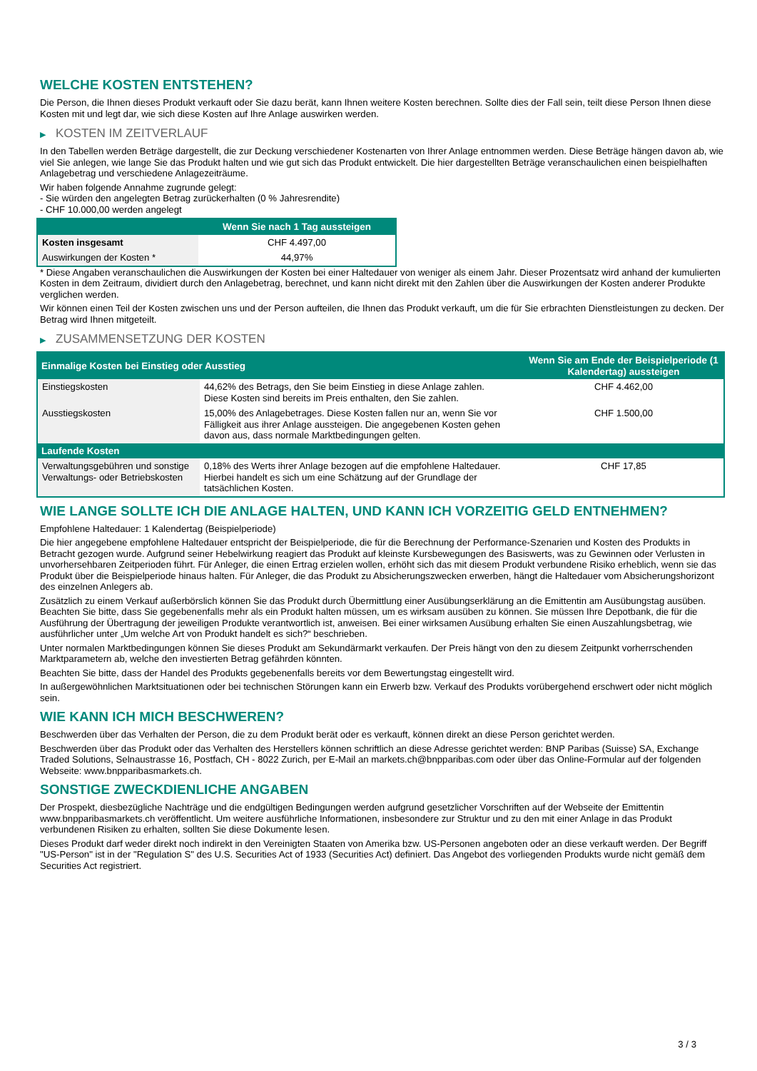WELCHE KOSTEN ENTSTEHEN?
Die Person, die Ihnen dieses Produkt verkauft oder Sie dazu berät, kann Ihnen weitere Kosten berechnen. Sollte dies der Fall sein, teilt diese Person Ihnen diese Kosten mit und legt dar, wie sich diese Kosten auf Ihre Anlage auswirken werden.
▶ KOSTEN IM ZEITVERLAUF
In den Tabellen werden Beträge dargestellt, die zur Deckung verschiedener Kostenarten von Ihrer Anlage entnommen werden. Diese Beträge hängen davon ab, wie viel Sie anlegen, wie lange Sie das Produkt halten und wie gut sich das Produkt entwickelt. Die hier dargestellten Beträge veranschaulichen einen beispielhaften Anlagebetrag und verschiedene Anlagezeiträume.
Wir haben folgende Annahme zugrunde gelegt:
- Sie würden den angelegten Betrag zurückerhalten (0 % Jahresrendite)
- CHF 10.000,00 werden angelegt
| | Wenn Sie nach 1 Tag aussteigen |
| --- | --- |
| Kosten insgesamt | CHF 4.497,00 |
| Auswirkungen der Kosten * | 44,97% |
* Diese Angaben veranschaulichen die Auswirkungen der Kosten bei einer Haltedauer von weniger als einem Jahr. Dieser Prozentsatz wird anhand der kumulierten Kosten in dem Zeitraum, dividiert durch den Anlagebetrag, berechnet, und kann nicht direkt mit den Zahlen über die Auswirkungen der Kosten anderer Produkte verglichen werden.
Wir können einen Teil der Kosten zwischen uns und der Person aufteilen, die Ihnen das Produkt verkauft, um die für Sie erbrachten Dienstleistungen zu decken. Der Betrag wird Ihnen mitgeteilt.
▶ ZUSAMMENSETZUNG DER KOSTEN
| Einmalige Kosten bei Einstieg oder Ausstieg | | Wenn Sie am Ende der Beispielperiode (1 Kalendertag) aussteigen |
| --- | --- | --- |
| Einstiegskosten | 44,62% des Betrags, den Sie beim Einstieg in diese Anlage zahlen. Diese Kosten sind bereits im Preis enthalten, den Sie zahlen. | CHF 4.462,00 |
| Ausstiegskosten | 15,00% des Anlagebetrages. Diese Kosten fallen nur an, wenn Sie vor Fälligkeit aus ihrer Anlage aussteigen. Die angegebenen Kosten gehen davon aus, dass normale Marktbedingungen gelten. | CHF 1.500,00 |
| Laufende Kosten | | |
| Verwaltungsgebühren und sonstige Verwaltungs- oder Betriebskosten | 0,18% des Werts ihrer Anlage bezogen auf die empfohlene Haltedauer. Hierbei handelt es sich um eine Schätzung auf der Grundlage der tatsächlichen Kosten. | CHF 17,85 |
WIE LANGE SOLLTE ICH DIE ANLAGE HALTEN, UND KANN ICH VORZEITIG GELD ENTNEHMEN?
Empfohlene Haltedauer: 1 Kalendertag (Beispielperiode)
Die hier angegebene empfohlene Haltedauer entspricht der Beispielperiode, die für die Berechnung der Performance-Szenarien und Kosten des Produkts in Betracht gezogen wurde. Aufgrund seiner Hebelwirkung reagiert das Produkt auf kleinste Kursbewegungen des Basiswerts, was zu Gewinnen oder Verlusten in unvorhersehbaren Zeitperioden führt. Für Anleger, die einen Ertrag erzielen wollen, erhöht sich das mit diesem Produkt verbundene Risiko erheblich, wenn sie das Produkt über die Beispielperiode hinaus halten. Für Anleger, die das Produkt zu Absicherungszwecken erwerben, hängt die Haltedauer vom Absicherungshorizont des einzelnen Anlegers ab.
Zusätzlich zu einem Verkauf außerbörslich können Sie das Produkt durch Übermittlung einer Ausübungserklärung an die Emittentin am Ausübungstag ausüben. Beachten Sie bitte, dass Sie gegebenenfalls mehr als ein Produkt halten müssen, um es wirksam ausüben zu können. Sie müssen Ihre Depotbank, die für die Ausführung der Übertragung der jeweiligen Produkte verantwortlich ist, anweisen. Bei einer wirksamen Ausübung erhalten Sie einen Auszahlungsbetrag, wie ausführlicher unter „Um welche Art von Produkt handelt es sich?“ beschrieben.
Unter normalen Marktbedingungen können Sie dieses Produkt am Sekundärmarkt verkaufen. Der Preis hängt von den zu diesem Zeitpunkt vorherrschenden Marktparametern ab, welche den investierten Betrag gefährden könnten.
Beachten Sie bitte, dass der Handel des Produkts gegebenenfalls bereits vor dem Bewertungstag eingestellt wird.
In außergewöhnlichen Marktsituationen oder bei technischen Störungen kann ein Erwerb bzw. Verkauf des Produkts vorübergehend erschwert oder nicht möglich sein.
WIE KANN ICH MICH BESCHWEREN?
Beschwerden über das Verhalten der Person, die zu dem Produkt berät oder es verkauft, können direkt an diese Person gerichtet werden.
Beschwerden über das Produkt oder das Verhalten des Herstellers können schriftlich an diese Adresse gerichtet werden: BNP Paribas (Suisse) SA, Exchange Traded Solutions, Selnaustrasse 16, Postfach, CH - 8022 Zurich, per E-Mail an markets.ch@bnpparibas.com oder über das Online-Formular auf der folgenden Webseite: www.bnpparibasmarkets.ch.
SONSTIGE ZWECKDIENLICHE ANGABEN
Der Prospekt, diesbezügliche Nachträge und die endgültigen Bedingungen werden aufgrund gesetzlicher Vorschriften auf der Webseite der Emittentin www.bnpparibasmarkets.ch veröffentlicht. Um weitere ausführliche Informationen, insbesondere zur Struktur und zu den mit einer Anlage in das Produkt verbundenen Risiken zu erhalten, sollten Sie diese Dokumente lesen.
Dieses Produkt darf weder direkt noch indirekt in den Vereinigten Staaten von Amerika bzw. US-Personen angeboten oder an diese verkauft werden. Der Begriff "US-Person" ist in der "Regulation S" des U.S. Securities Act of 1933 (Securities Act) definiert. Das Angebot des vorliegenden Produkts wurde nicht gemäß dem Securities Act registriert.
3 / 3